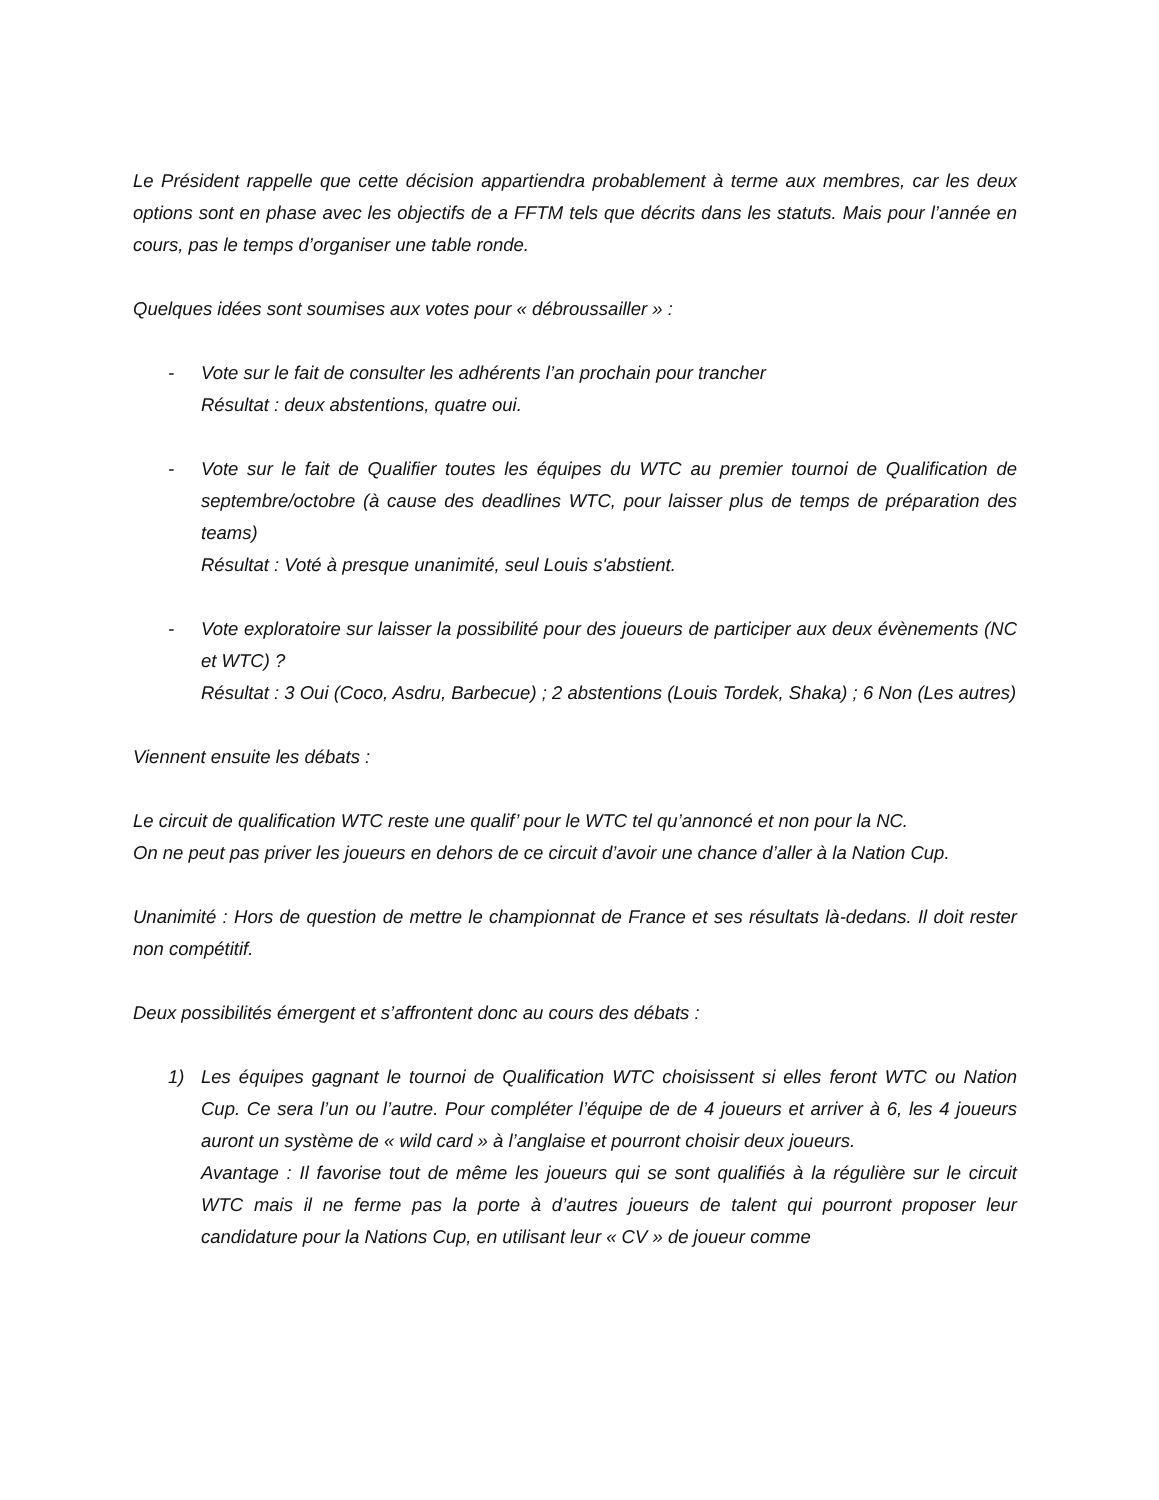Le Président rappelle que cette décision appartiendra probablement à terme aux membres, car les deux options sont en phase avec les objectifs de a FFTM tels que décrits dans les statuts. Mais pour l’année en cours, pas le temps d’organiser une table ronde.
Quelques idées sont soumises aux votes pour « débroussailler » :
- Vote sur le fait de consulter les adhérents l’an prochain pour trancher
Résultat : deux abstentions, quatre oui.
- Vote sur le fait de Qualifier toutes les équipes du WTC au premier tournoi de Qualification de septembre/octobre (à cause des deadlines WTC, pour laisser plus de temps de préparation des teams)
Résultat : Voté à presque unanimité, seul Louis s'abstient.
- Vote exploratoire sur laisser la possibilité pour des joueurs de participer aux deux évènements (NC et WTC) ?
Résultat : 3 Oui (Coco, Asdru, Barbecue) ; 2 abstentions (Louis Tordek, Shaka) ; 6 Non (Les autres)
Viennent ensuite les débats :
Le circuit de qualification WTC reste une qualif’ pour le WTC tel qu’annoncé et non pour la NC.
On ne peut pas priver les joueurs en dehors de ce circuit d’avoir une chance d’aller à la Nation Cup.
Unanimité : Hors de question de mettre le championnat de France et ses résultats là-dedans. Il doit rester non compétitif.
Deux possibilités émergent et s’affrontent donc au cours des débats :
1) Les équipes gagnant le tournoi de Qualification WTC choisissent si elles feront WTC ou Nation Cup. Ce sera l’un ou l’autre. Pour compléter l’équipe de de 4 joueurs et arriver à 6, les 4 joueurs auront un système de « wild card » à l’anglaise et pourront choisir deux joueurs.
Avantage : Il favorise tout de même les joueurs qui se sont qualifiés à la régulière sur le circuit WTC mais il ne ferme pas la porte à d’autres joueurs de talent qui pourront proposer leur candidature pour la Nations Cup, en utilisant leur « CV » de joueur comme